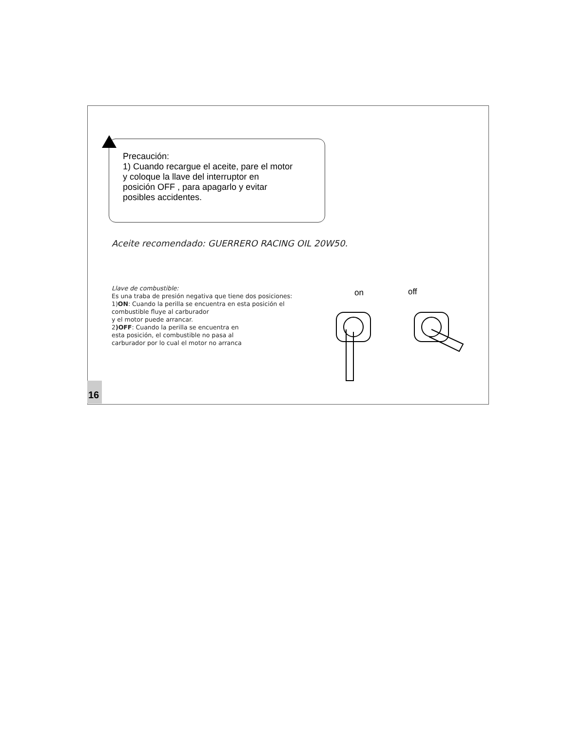Precaución:
1) Cuando recargue el aceite, pare el motor
y coloque la llave del interruptor en
posición OFF , para apagarlo y evitar
posibles accidentes.
Aceite recomendado: GUERRERO RACING OIL 20W50.
Llave de combustible:
Es una traba de presión negativa que tiene dos posiciones:
1)ON: Cuando la perilla se encuentra en esta posición el
combustible fluye al carburador
y el motor puede arrancar.
2)OFF: Cuando la perilla se encuentra en
esta posición, el combustible no pasa al
carburador por lo cual el motor no arranca
on
off
16